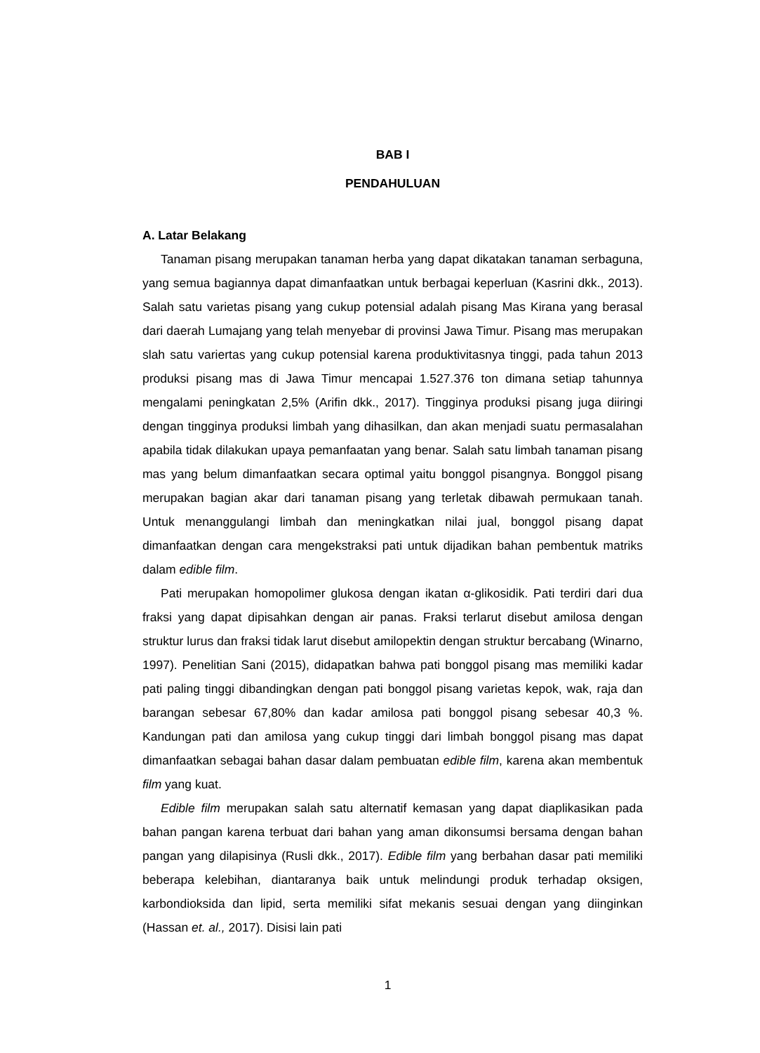BAB I
PENDAHULUAN
A. Latar Belakang
Tanaman pisang merupakan tanaman herba yang dapat dikatakan tanaman serbaguna, yang semua bagiannya dapat dimanfaatkan untuk berbagai keperluan (Kasrini dkk., 2013). Salah satu varietas pisang yang cukup potensial adalah pisang Mas Kirana yang berasal dari daerah Lumajang yang telah menyebar di provinsi Jawa Timur. Pisang mas merupakan slah satu variertas yang cukup potensial karena produktivitasnya tinggi, pada tahun 2013 produksi pisang mas di Jawa Timur mencapai 1.527.376 ton dimana setiap tahunnya mengalami peningkatan 2,5% (Arifin dkk., 2017). Tingginya produksi pisang juga diiringi dengan tingginya produksi limbah yang dihasilkan, dan akan menjadi suatu permasalahan apabila tidak dilakukan upaya pemanfaatan yang benar. Salah satu limbah tanaman pisang mas yang belum dimanfaatkan secara optimal yaitu bonggol pisangnya. Bonggol pisang merupakan bagian akar dari tanaman pisang yang terletak dibawah permukaan tanah. Untuk menanggulangi limbah dan meningkatkan nilai jual, bonggol pisang dapat dimanfaatkan dengan cara mengekstraksi pati untuk dijadikan bahan pembentuk matriks dalam edible film.
Pati merupakan homopolimer glukosa dengan ikatan α-glikosidik. Pati terdiri dari dua fraksi yang dapat dipisahkan dengan air panas. Fraksi terlarut disebut amilosa dengan struktur lurus dan fraksi tidak larut disebut amilopektin dengan struktur bercabang (Winarno, 1997). Penelitian Sani (2015), didapatkan bahwa pati bonggol pisang mas memiliki kadar pati paling tinggi dibandingkan dengan pati bonggol pisang varietas kepok, wak, raja dan barangan sebesar 67,80% dan kadar amilosa pati bonggol pisang sebesar 40,3 %. Kandungan pati dan amilosa yang cukup tinggi dari limbah bonggol pisang mas dapat dimanfaatkan sebagai bahan dasar dalam pembuatan edible film, karena akan membentuk film yang kuat.
Edible film merupakan salah satu alternatif kemasan yang dapat diaplikasikan pada bahan pangan karena terbuat dari bahan yang aman dikonsumsi bersama dengan bahan pangan yang dilapisinya (Rusli dkk., 2017). Edible film yang berbahan dasar pati memiliki beberapa kelebihan, diantaranya baik untuk melindungi produk terhadap oksigen, karbondioksida dan lipid, serta memiliki sifat mekanis sesuai dengan yang diinginkan (Hassan et. al., 2017). Disisi lain pati
1